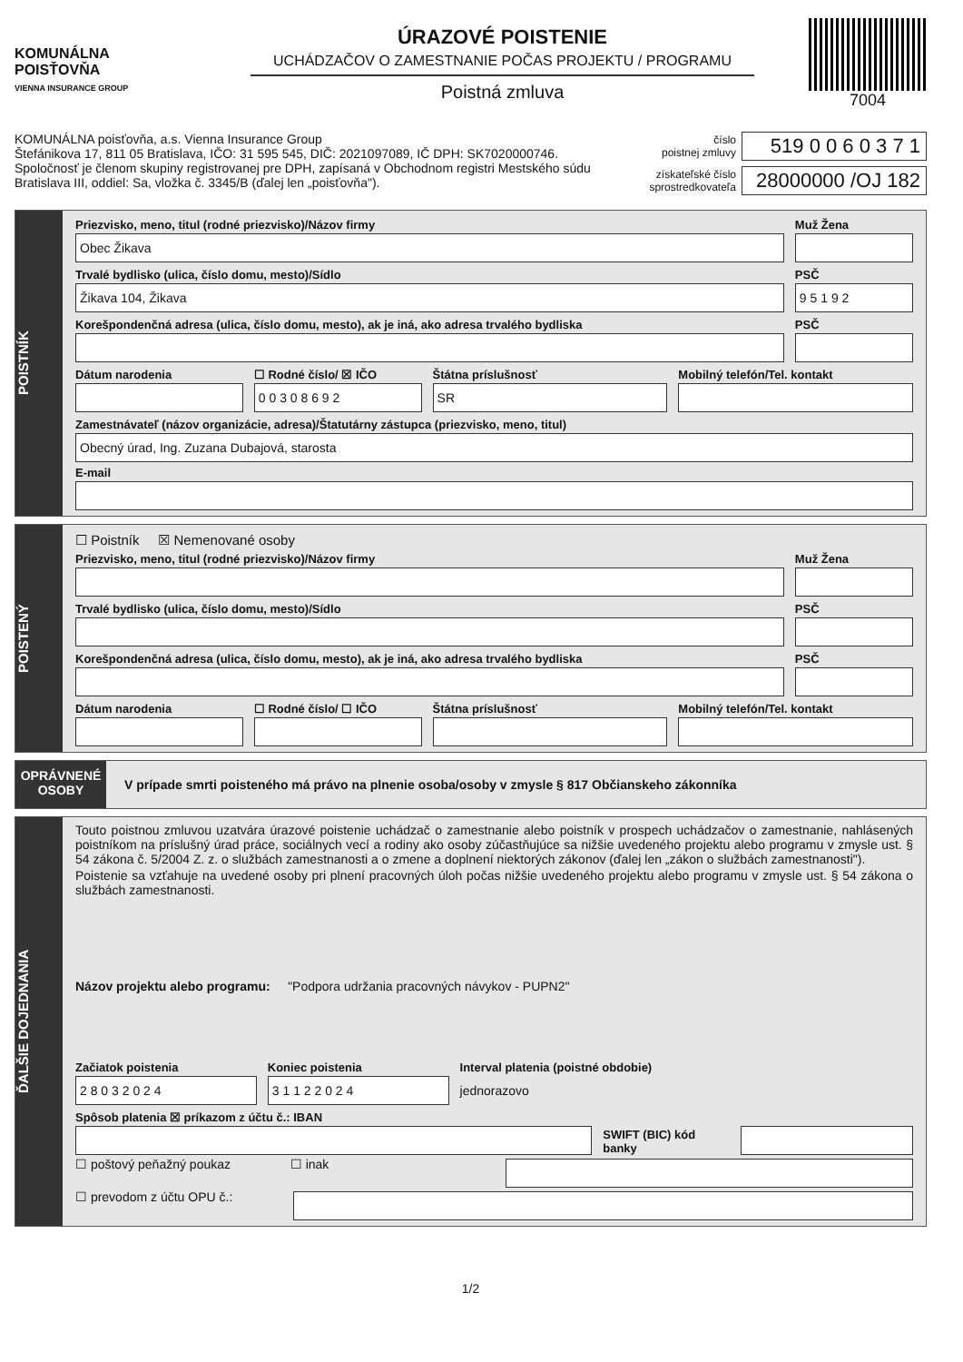KOMUNÁLNA
POISŤOVŇA
VIENNA INSURANCE GROUP
ÚRAZOVÉ POISTENIE
UCHÁDZAČOV O ZAMESTNANIE POČAS PROJEKTU / PROGRAMU
Poistná zmluva
7004
KOMUNÁLNA poisťovňa, a.s. Vienna Insurance Group
Štefánikova 17, 811 05 Bratislava, IČO: 31 595 545, DIČ: 2021097089, IČ DPH: SK7020000746.
Spoločnosť je členom skupiny registrovanej pre DPH, zapísaná v Obchodnom registri Mestského súdu
Bratislava III, oddiel: Sa, vložka č. 3345/B (ďalej len „poisťovňa").
číslo
poistnej zmluvy 519 0 0 6 0 3 7 1
získateľské číslo
sprostredkovateľa 28000000 /OJ 182
POISTNÍK
Priezvisko, meno, titul (rodné priezvisko)/Názov firmy
Obec Žikava
Muž Žena
Trvalé bydlisko (ulica, číslo domu, mesto)/Sídlo
Žikava 104, Žikava
PSČ
9 5 1 9 2
Korešpondenčná adresa (ulica, číslo domu, mesto), ak je iná, ako adresa trvalého bydliska
PSČ
Dátum narodenia ☐ Rodné číslo/ ☒ IČO
0 0 3 0 8 6 9 2
Štátna príslušnosť
SR
Mobilný telefón/Tel. kontakt
Zamestnávateľ (názov organizácie, adresa)/Štatutárny zástupca (priezvisko, meno, titul)
Obecný úrad, Ing. Zuzana Dubajová, starosta
E-mail
POISTENÝ
☐ Poistník ☒ Nemenované osoby
Priezvisko, meno, titul (rodné priezvisko)/Názov firmy
Muž Žena
Trvalé bydlisko (ulica, číslo domu, mesto)/Sídlo
PSČ
Korešpondenčná adresa (ulica, číslo domu, mesto), ak je iná, ako adresa trvalého bydliska
PSČ
Dátum narodenia ☐ Rodné číslo/ ☐ IČO Štátna príslušnosť Mobilný telefón/Tel. kontakt
OPRÁVNENÉ
OSOBY
V prípade smrti poisteného má právo na plnenie osoba/osoby v zmysle § 817 Občianskeho zákonníka
ĎALŠIE DOJEDNANIA
Touto poistnou zmluvou uzatvára úrazové poistenie uchádzač o zamestnanie alebo poistník v prospech uchádzačov o zamestnanie, nahlásených poistníkom na príslušný úrad práce, sociálnych vecí a rodiny ako osoby zúčastňujúce sa nižšie uvedeného projektu alebo programu v zmysle ust. § 54 zákona č. 5/2004 Z. z. o službách zamestnanosti a o zmene a doplnení niektorých zákonov (ďalej len „zákon o službách zamestnanosti").
Poistenie sa vzťahuje na uvedené osoby pri plnení pracovných úloh počas nižšie uvedeného projektu alebo programu v zmysle ust. § 54 zákona o službách zamestnanosti.
Názov projektu alebo programu: "Podpora udržania pracovných návykov - PUPN2"
Začiatok poistenia
2 8 0 3 2 0 2 4
Koniec poistenia
3 1 1 2 2 0 2 4
Interval platenia (poistné obdobie)
jednorazovo
Spôsob platenia ☒ príkazom z účtu č.: IBAN
SWIFT (BIC) kód banky
☐ poštový peňažný poukaz ☐ inak
☐ prevodom z účtu OPU č.:
1/2